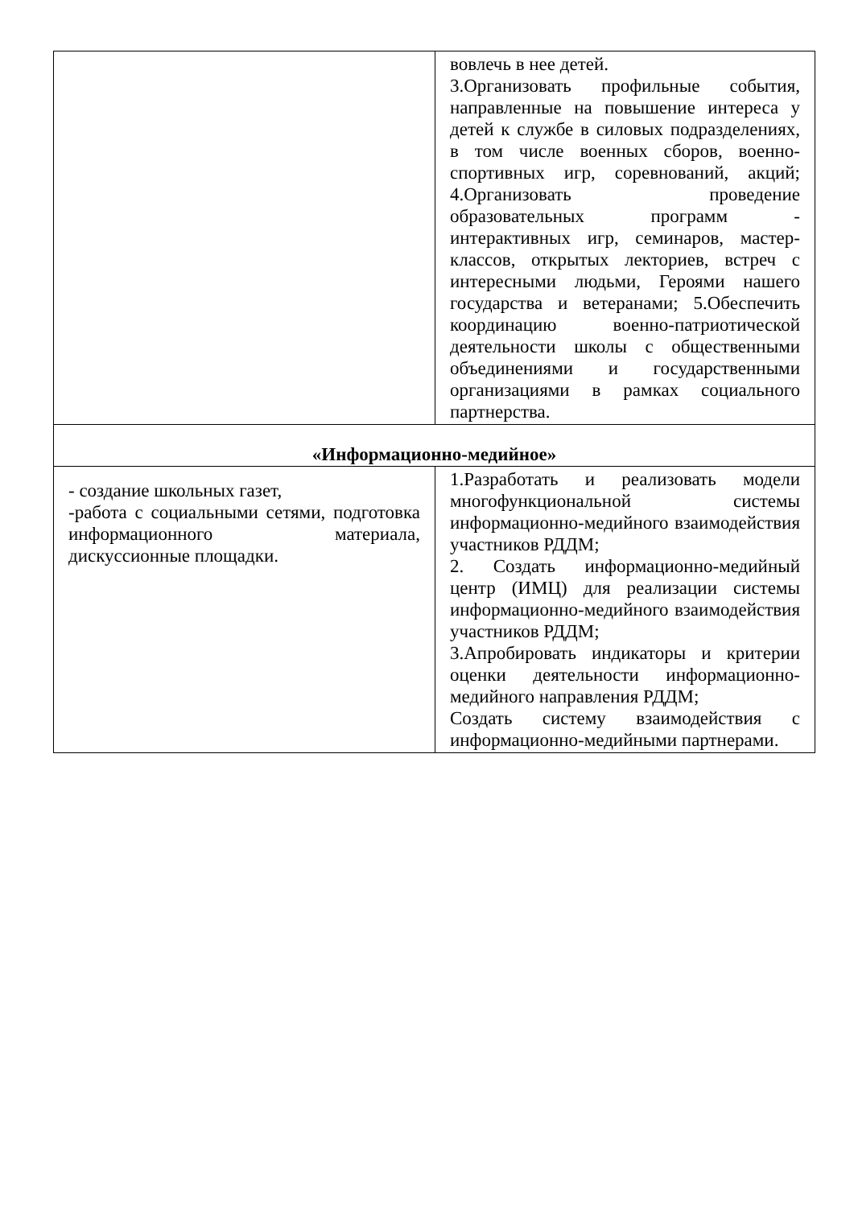| | вовлечь в нее детей. 3.Организовать профильные события, направленные на повышение интереса у детей к службе в силовых подразделениях, в том числе военных сборов, военно- спортивных игр, соревнований, акций; 4.Организовать проведение образовательных программ - интерактивных игр, семинаров, мастер-классов, открытых лекториев, встреч с интересными людьми, Героями нашего государства и ветеранами; 5.Обеспечить координацию военно-патриотической деятельности школы с общественными объединениями и государственными организациями в рамках социального партнерства. |
| «Информационно-медийное» | |
| - создание школьных газет, -работа с социальными сетями, подготовка информационного материала, дискуссионные площадки. | 1.Разработать и реализовать модели многофункциональной системы информационно-медийного взаимодействия участников РДДМ; 2. Создать информационно-медийный центр (ИМЦ) для реализации системы информационно-медийного взаимодействия участников РДДМ; 3.Апробировать индикаторы и критерии оценки деятельности информационно-медийного направления РДДМ; Создать систему взаимодействия с информационно-медийными партнерами. |